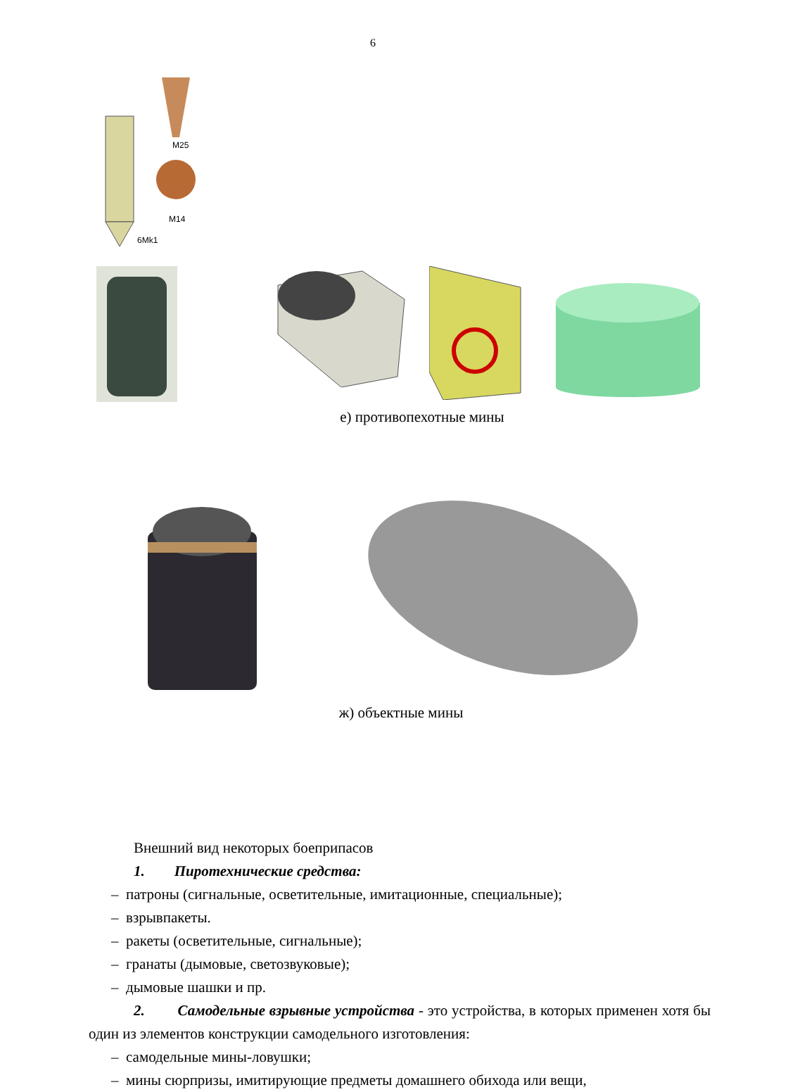6
M25
M14
6Mk1
е) противопехотные мины
ж) объектные мины
Внешний вид некоторых боеприпасов
1. Пиротехнические средства:
– патроны (сигнальные, осветительные, имитационные, специальные);
– взрывпакеты.
– ракеты (осветительные, сигнальные);
– гранаты (дымовые, светозвуковые);
– дымовые шашки и пр.
2. Самодельные взрывные устройства - это устройства, в которых применен хотя бы один из элементов конструкции самодельного изготовления:
– самодельные мины-ловушки;
– мины сюрпризы, имитирующие предметы домашнего обихода или вещи,